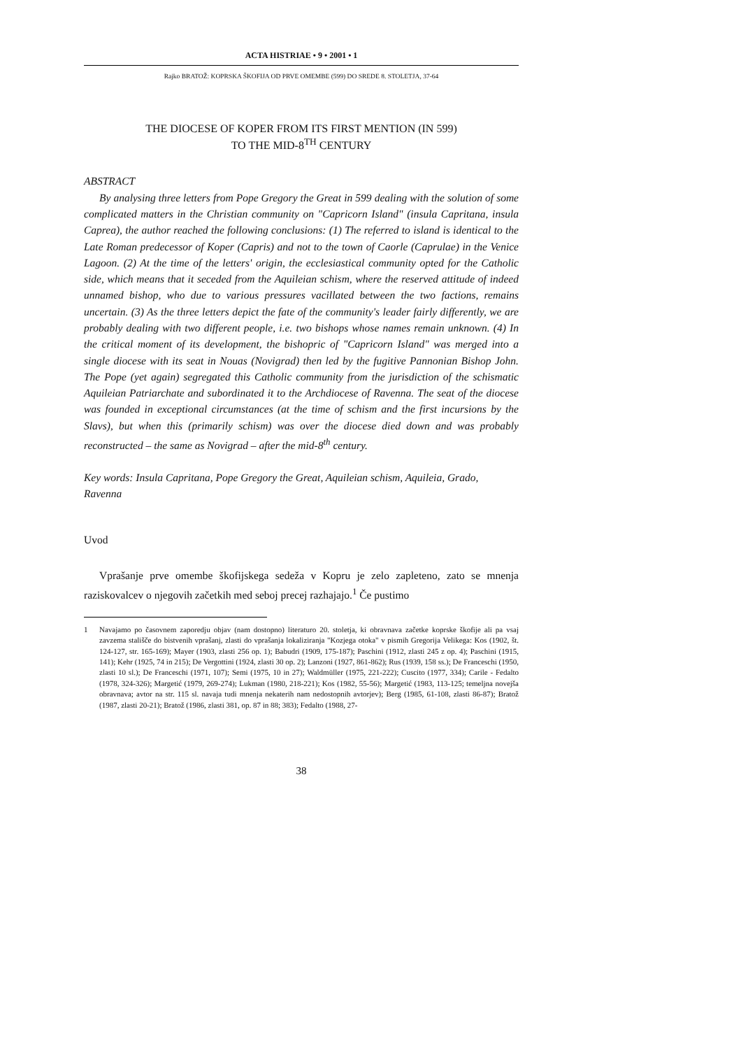ACTA HISTRIAE • 9 • 2001 • 1
Rajko BRATOŽ: KOPRSKA ŠKOFIJA OD PRVE OMEMBE (599) DO SREDE 8. STOLETJA, 37-64
THE DIOCESE OF KOPER FROM ITS FIRST MENTION (IN 599)
TO THE MID-8<sup>TH</sup> CENTURY
ABSTRACT
By analysing three letters from Pope Gregory the Great in 599 dealing with the solution of some complicated matters in the Christian community on "Capricorn Island" (insula Capritana, insula Caprea), the author reached the following conclusions: (1) The referred to island is identical to the Late Roman predecessor of Koper (Capris) and not to the town of Caorle (Caprulae) in the Venice Lagoon. (2) At the time of the letters' origin, the ecclesiastical community opted for the Catholic side, which means that it seceded from the Aquileian schism, where the reserved attitude of indeed unnamed bishop, who due to various pressures vacillated between the two factions, remains uncertain. (3) As the three letters depict the fate of the community's leader fairly differently, we are probably dealing with two different people, i.e. two bishops whose names remain unknown. (4) In the critical moment of its development, the bishopric of "Capricorn Island" was merged into a single diocese with its seat in Nouas (Novigrad) then led by the fugitive Pannonian Bishop John. The Pope (yet again) segregated this Catholic community from the jurisdiction of the schismatic Aquileian Patriarchate and subordinated it to the Archdiocese of Ravenna. The seat of the diocese was founded in exceptional circumstances (at the time of schism and the first incursions by the Slavs), but when this (primarily schism) was over the diocese died down and was probably reconstructed – the same as Novigrad – after the mid-8<sup>th</sup> century.
Key words: Insula Capritana, Pope Gregory the Great, Aquileian schism, Aquileia, Grado, Ravenna
Uvod
Vprašanje prve omembe škofijskega sedeža v Kopru je zelo zapleteno, zato se mnenja raziskovalcev o njegovih začetkih med seboj precej razhajajo.<sup>1</sup> Če pustimo
1 Navajamo po časovnem zaporedju objav (nam dostopno) literaturo 20. stoletja, ki obravnava začetke koprske škofije ali pa vsaj zavzema stališče do bistvenih vprašanj, zlasti do vprašanja lokaliziranja "Kozjega otoka" v pismih Gregorija Velikega: Kos (1902, št. 124-127, str. 165-169); Mayer (1903, zlasti 256 op. 1); Babudri (1909, 175-187); Paschini (1912, zlasti 245 z op. 4); Paschini (1915, 141); Kehr (1925, 74 in 215); De Vergottini (1924, zlasti 30 op. 2); Lanzoni (1927, 861-862); Rus (1939, 158 ss.); De Franceschi (1950, zlasti 10 sl.); De Franceschi (1971, 107); Semi (1975, 10 in 27); Waldmüller (1975, 221-222); Cuscito (1977, 334); Carile - Fedalto (1978, 324-326); Margetić (1979, 269-274); Lukman (1980, 218-221); Kos (1982, 55-56); Margetić (1983, 113-125; temeljna novejša obravnava; avtor na str. 115 sl. navaja tudi mnenja nekaterih nam nedostopnih avtorjev); Berg (1985, 61-108, zlasti 86-87); Bratož (1987, zlasti 20-21); Bratož (1986, zlasti 381, op. 87 in 88; 383); Fedalto (1988, 27-
38